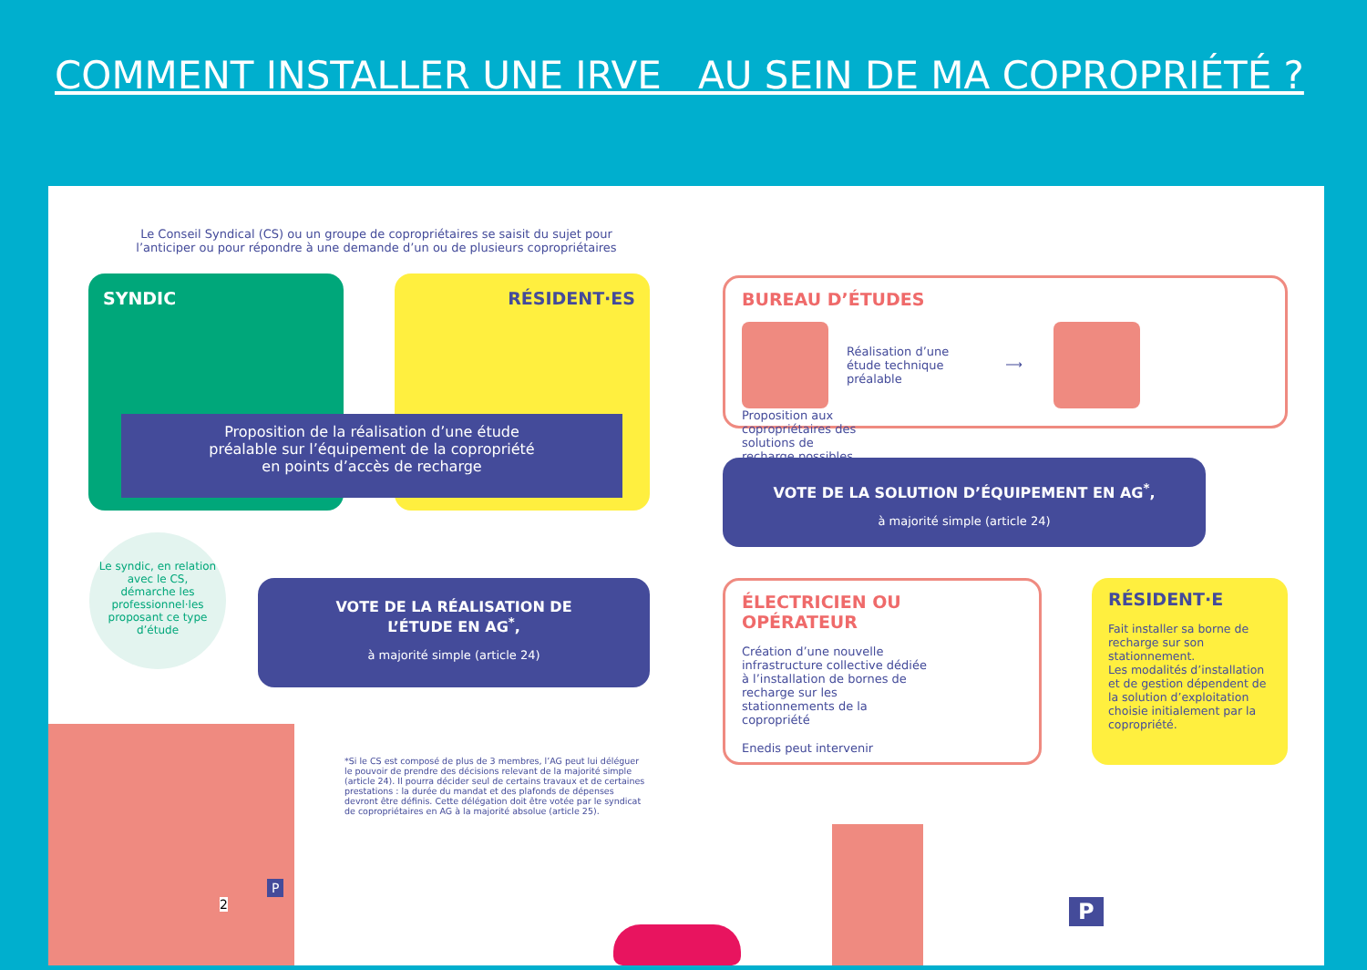COMMENT INSTALLER UNE IRVE AU SEIN DE MA COPROPRIÉTÉ ?
Le Conseil Syndical (CS) ou un groupe de copropriétaires se saisit du sujet pour l’anticiper ou pour répondre à une demande d’un ou de plusieurs copropriétaires
SYNDIC RÉSIDENT·ES
Proposition de la réalisation d’une étude
préalable sur l’équipement de la copropriété
en points d’accès de recharge
Le syndic, en relation avec le CS, démarche les professionnel·les proposant ce type d’étude
VOTE DE LA RÉALISATION DE
L’ÉTUDE EN AG<sup>*</sup>,
à majorité simple (article 24)
BUREAU D’ÉTUDES
Réalisation d’une étude technique préalable ⟶ Proposition aux copropriétaires des solutions de recharge possibles
VOTE DE LA SOLUTION D’ÉQUIPEMENT EN AG<sup>*</sup>,
à majorité simple (article 24)
ÉLECTRICIEN OU OPÉRATEUR
Création d’une nouvelle infrastructure collective dédiée à l’installation de bornes de recharge sur les stationnements de la copropriété
Enedis peut intervenir
RÉSIDENT·E
Fait installer sa borne de recharge sur son stationnement.
Les modalités d’installation et de gestion dépendent de la solution d’exploitation choisie initialement par la copropriété.
*Si le CS est composé de plus de 3 membres, l’AG peut lui déléguer le pouvoir de prendre des décisions relevant de la majorité simple (article 24). Il pourra décider seul de certains travaux et de certaines prestations : la durée du mandat et des plafonds de dépenses devront être définis. Cette délégation doit être votée par le syndicat de copropriétaires en AG à la majorité absolue (article 25).
P
2 P